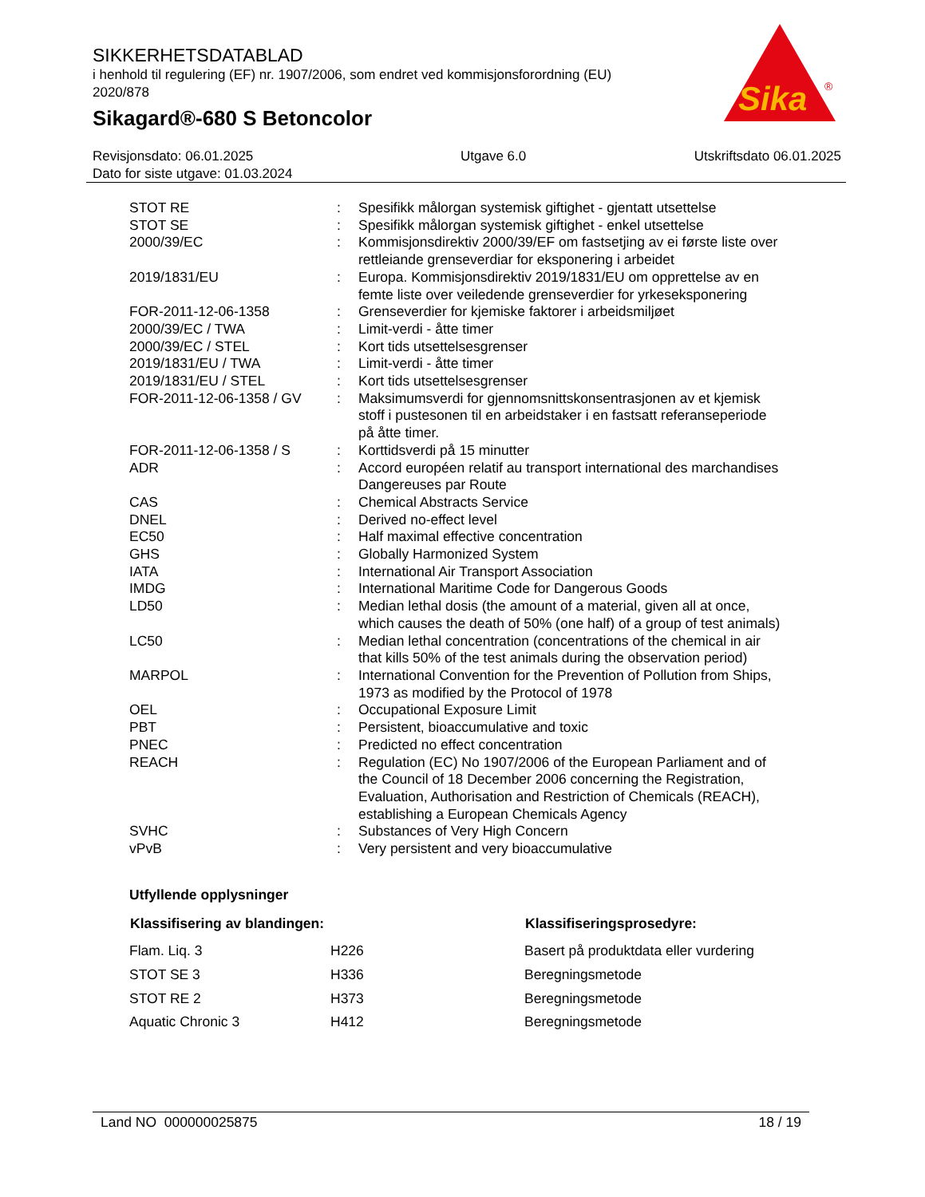SIKKERHETSDATABLAD
i henhold til regulering (EF) nr. 1907/2006, som endret ved kommisjonsforordning (EU) 2020/878
Sikagard®-680 S Betoncolor
Sika
®
Revisjonsdato: 06.01.2025
Dato for siste utgave: 01.03.2024
Utgave 6.0 Utskriftsdato 06.01.2025
| STOT RE | : | Spesifikk målorgan systemisk giftighet - gjentatt utsettelse |
| STOT SE | : | Spesifikk målorgan systemisk giftighet - enkel utsettelse |
| 2000/39/EC | : | Kommisjonsdirektiv 2000/39/EF om fastsetjing av ei første liste over rettleiande grenseverdiar for eksponering i arbeidet |
| 2019/1831/EU | : | Europa. Kommisjonsdirektiv 2019/1831/EU om opprettelse av en femte liste over veiledende grenseverdier for yrkeseksponering |
| FOR-2011-12-06-1358 | : | Grenseverdier for kjemiske faktorer i arbeidsmiljøet |
| 2000/39/EC / TWA | : | Limit-verdi - åtte timer |
| 2000/39/EC / STEL | : | Kort tids utsettelsesgrenser |
| 2019/1831/EU / TWA | : | Limit-verdi - åtte timer |
| 2019/1831/EU / STEL | : | Kort tids utsettelsesgrenser |
| FOR-2011-12-06-1358 / GV | : | Maksimumsverdi for gjennomsnittskonsentrasjonen av et kjemisk stoff i pustesonen til en arbeidstaker i en fastsatt referanseperiode på åtte timer. |
| FOR-2011-12-06-1358 / S | : | Korttidsverdi på 15 minutter |
| ADR | : | Accord européen relatif au transport international des marchandises Dangereuses par Route |
| CAS | : | Chemical Abstracts Service |
| DNEL | : | Derived no-effect level |
| EC50 | : | Half maximal effective concentration |
| GHS | : | Globally Harmonized System |
| IATA | : | International Air Transport Association |
| IMDG | : | International Maritime Code for Dangerous Goods |
| LD50 | : | Median lethal dosis (the amount of a material, given all at once, which causes the death of 50% (one half) of a group of test animals) |
| LC50 | : | Median lethal concentration (concentrations of the chemical in air that kills 50% of the test animals during the observation period) |
| MARPOL | : | International Convention for the Prevention of Pollution from Ships, 1973 as modified by the Protocol of 1978 |
| OEL | : | Occupational Exposure Limit |
| PBT | : | Persistent, bioaccumulative and toxic |
| PNEC | : | Predicted no effect concentration |
| REACH | : | Regulation (EC) No 1907/2006 of the European Parliament and of the Council of 18 December 2006 concerning the Registration, Evaluation, Authorisation and Restriction of Chemicals (REACH), establishing a European Chemicals Agency |
| SVHC | : | Substances of Very High Concern |
| vPvB | : | Very persistent and very bioaccumulative |
Utfyllende opplysninger
| Klassifisering av blandingen: | | Klassifiseringsprosedyre: |
| --- | --- | --- |
| Flam. Liq. 3 | H226 | Basert på produktdata eller vurdering |
| STOT SE 3 | H336 | Beregningsmetode |
| STOT RE 2 | H373 | Beregningsmetode |
| Aquatic Chronic 3 | H412 | Beregningsmetode |
Land NO 000000025875 18 / 19